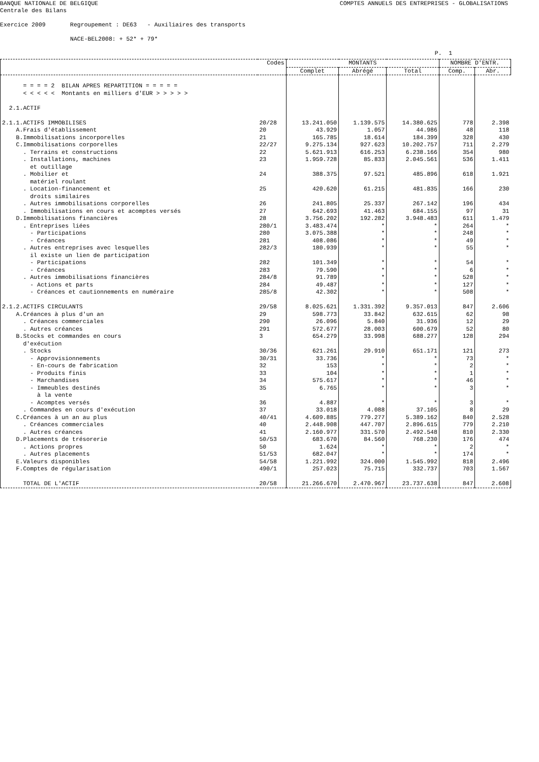BANQUE NATIONALE DE BELGIQUE
COMPTES ANNUELS DES ENTREPRISES - GLOBALISATIONS
Centrale des Bilans
Exercice 2009 Regroupement : DE63 - Auxiliaires des transports
NACE-BEL2008: + 52* + 79*
P. 1
| | Codes | MONTANTS | | | NOMBRE D'ENTR. | |
| --- | --- | --- | --- | --- | --- | --- |
| | | Complet | Abrégé | Total | Comp. | Abr. |
| = = = = 2 BILAN APRES REPARTITION = = = = = < < < < < Montants en milliers d'EUR > > > > > | | | | | | |
| 2.1.ACTIF | | | | | | |
| 2.1.1.ACTIFS IMMOBILISES | 20/28 | 13.241.050 | 1.139.575 | 14.380.625 | 778 | 2.398 |
| A.Frais d'établissement | 20 | 43.929 | 1.057 | 44.986 | 48 | 118 |
| B.Immobilisations incorporelles | 21 | 165.785 | 18.614 | 184.399 | 328 | 430 |
| C.Immobilisations corporelles | 22/27 | 9.275.134 | 927.623 | 10.202.757 | 711 | 2.279 |
| . Terrains et constructions | 22 | 5.621.913 | 616.253 | 6.238.166 | 354 | 980 |
| . Installations, machines et outillage | 23 | 1.959.728 | 85.833 | 2.045.561 | 536 | 1.411 |
| . Mobilier et matériel roulant | 24 | 388.375 | 97.521 | 485.896 | 618 | 1.921 |
| . Location-financement et droits similaires | 25 | 420.620 | 61.215 | 481.835 | 166 | 230 |
| . Autres immobilisations corporelles | 26 | 241.805 | 25.337 | 267.142 | 196 | 434 |
| . Immobilisations en cours et acomptes versés | 27 | 642.693 | 41.463 | 684.155 | 97 | 31 |
| D.Immobilisations financières | 28 | 3.756.202 | 192.282 | 3.948.483 | 611 | 1.479 |
| . Entreprises liées | 280/1 | 3.483.474 | * | * | 264 | * |
| - Participations | 280 | 3.075.388 | * | * | 248 | * |
| - Créances | 281 | 408.086 | * | * | 49 | * |
| . Autres entreprises avec lesquelles il existe un lien de participation | 282/3 | 180.939 | * | * | 55 | * |
| - Participations | 282 | 101.349 | * | * | 54 | * |
| - Créances | 283 | 79.590 | * | * | 6 | * |
| . Autres immobilisations financières | 284/8 | 91.789 | * | * | 528 | * |
| - Actions et parts | 284 | 49.487 | * | * | 127 | * |
| - Créances et cautionnements en numéraire | 285/8 | 42.302 | * | * | 508 | * |
| 2.1.2.ACTIFS CIRCULANTS | 29/58 | 8.025.621 | 1.331.392 | 9.357.013 | 847 | 2.606 |
| A.Créances à plus d'un an | 29 | 598.773 | 33.842 | 632.615 | 62 | 98 |
| . Créances commerciales | 290 | 26.096 | 5.840 | 31.936 | 12 | 29 |
| . Autres créances | 291 | 572.677 | 28.003 | 600.679 | 52 | 80 |
| B.Stocks et commandes en cours d'exécution | 3 | 654.279 | 33.998 | 688.277 | 128 | 294 |
| . Stocks | 30/36 | 621.261 | 29.910 | 651.171 | 121 | 273 |
| - Approvisionnements | 30/31 | 33.736 | * | * | 73 | * |
| - En-cours de fabrication | 32 | 153 | * | * | 2 | * |
| - Produits finis | 33 | 104 | * | * | 1 | * |
| - Marchandises | 34 | 575.617 | * | * | 46 | * |
| - Immeubles destinés à la vente | 35 | 6.765 | * | * | 3 | * |
| - Acomptes versés | 36 | 4.887 | * | * | 3 | * |
| . Commandes en cours d'exécution | 37 | 33.018 | 4.088 | 37.105 | 8 | 29 |
| C.Créances à un an au plus | 40/41 | 4.609.885 | 779.277 | 5.389.162 | 840 | 2.528 |
| . Créances commerciales | 40 | 2.448.908 | 447.707 | 2.896.615 | 779 | 2.210 |
| . Autres créances | 41 | 2.160.977 | 331.570 | 2.492.548 | 810 | 2.330 |
| D.Placements de trésorerie | 50/53 | 683.670 | 84.560 | 768.230 | 176 | 474 |
| . Actions propres | 50 | 1.624 | * | * | 2 | * |
| . Autres placements | 51/53 | 682.047 | * | * | 174 | * |
| E.Valeurs disponibles | 54/58 | 1.221.992 | 324.000 | 1.545.992 | 818 | 2.496 |
| F.Comptes de régularisation | 490/1 | 257.023 | 75.715 | 332.737 | 703 | 1.567 |
| TOTAL DE L'ACTIF | 20/58 | 21.266.670 | 2.470.967 | 23.737.638 | 847 | 2.608 |